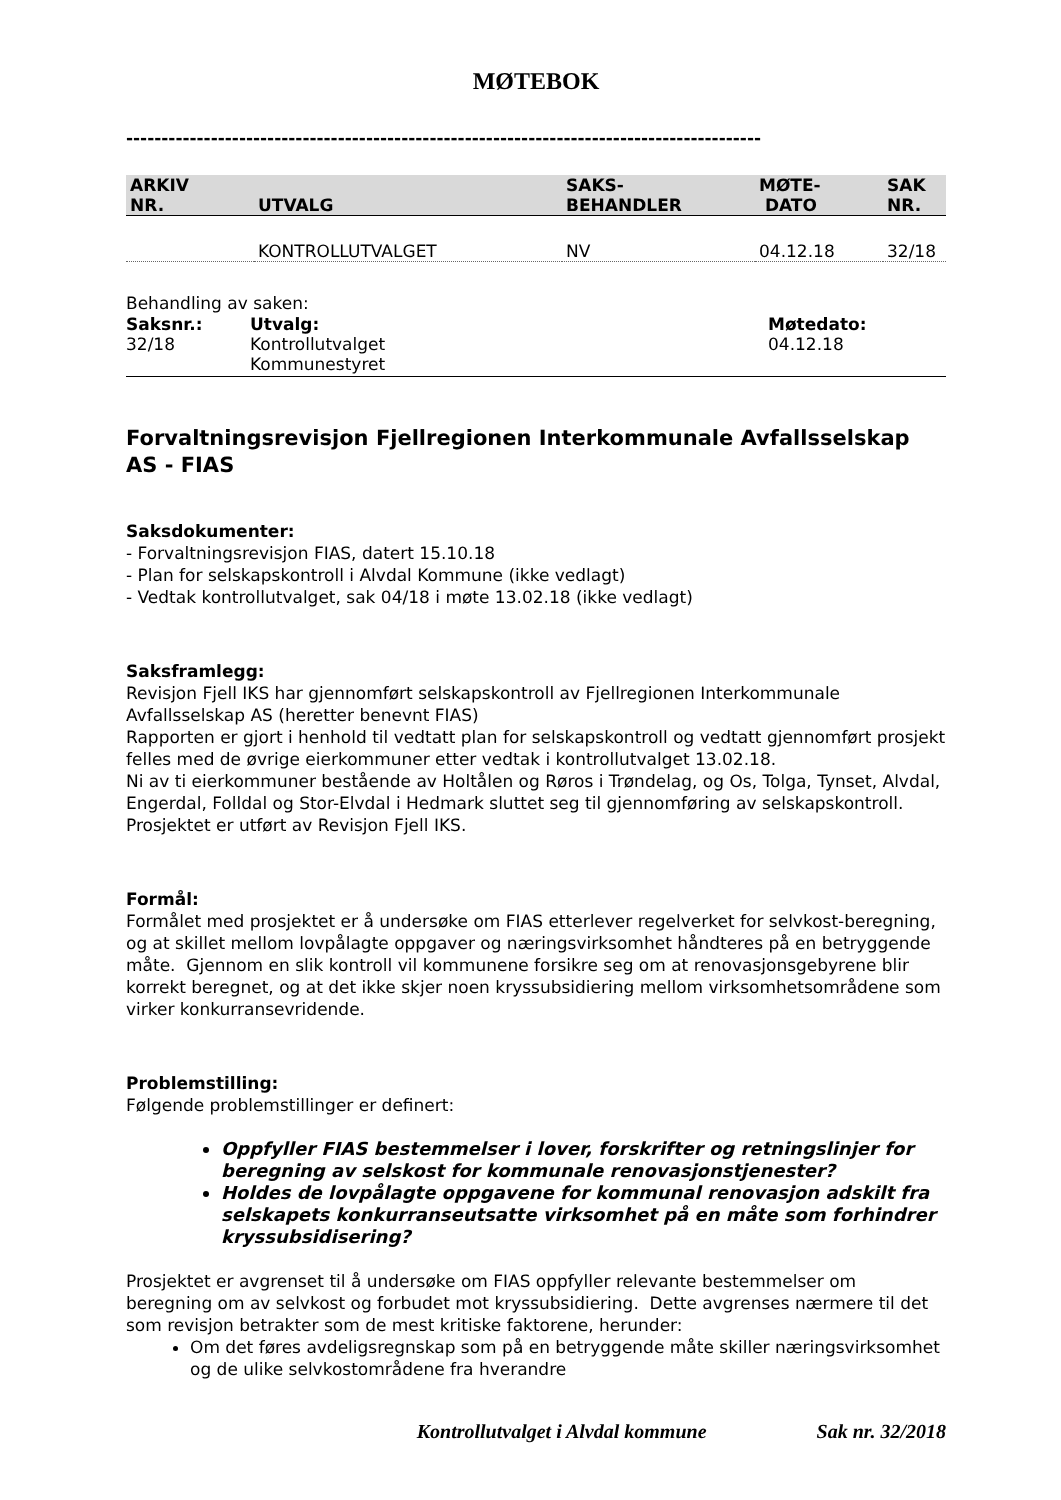MØTEBOK
------------------------------------------------------------------------------------------
| ARKIV NR. | UTVALG | SAKS- BEHANDLER | MØTE- DATO | SAK NR. |
| --- | --- | --- | --- | --- |
| | KONTROLLUTVALGET | NV | 04.12.18 | 32/18 |
Behandling av saken:
| Saksnr.: | Utvalg: | Møtedato: |
| 32/18 | Kontrollutvalget | 04.12.18 |
| | Kommunestyret | |
Forvaltningsrevisjon Fjellregionen Interkommunale Avfallsselskap AS - FIAS
Saksdokumenter:
- Forvaltningsrevisjon FIAS, datert 15.10.18
- Plan for selskapskontroll i Alvdal Kommune (ikke vedlagt)
- Vedtak kontrollutvalget, sak 04/18 i møte 13.02.18 (ikke vedlagt)
Saksframlegg:
Revisjon Fjell IKS har gjennomført selskapskontroll av Fjellregionen Interkommunale Avfallsselskap AS (heretter benevnt FIAS)
Rapporten er gjort i henhold til vedtatt plan for selskapskontroll og vedtatt gjennomført prosjekt felles med de øvrige eierkommuner etter vedtak i kontrollutvalget 13.02.18.
Ni av ti eierkommuner bestående av Holtålen og Røros i Trøndelag, og Os, Tolga, Tynset, Alvdal, Engerdal, Folldal og Stor-Elvdal i Hedmark sluttet seg til gjennomføring av selskapskontroll. Prosjektet er utført av Revisjon Fjell IKS.
Formål:
Formålet med prosjektet er å undersøke om FIAS etterlever regelverket for selvkost-beregning, og at skillet mellom lovpålagte oppgaver og næringsvirksomhet håndteres på en betryggende måte. Gjennom en slik kontroll vil kommunene forsikre seg om at renovasjonsgebyrene blir korrekt beregnet, og at det ikke skjer noen kryssubsidiering mellom virksomhetsområdene som virker konkurransevridende.
Problemstilling:
Følgende problemstillinger er definert:
Oppfyller FIAS bestemmelser i lover, forskrifter og retningslinjer for beregning av selskost for kommunale renovasjonstjenester?
Holdes de lovpålagte oppgavene for kommunal renovasjon adskilt fra selskapets konkurranseutsatte virksomhet på en måte som forhindrer kryssubsidisering?
Prosjektet er avgrenset til å undersøke om FIAS oppfyller relevante bestemmelser om beregning om av selvkost og forbudet mot kryssubsidiering. Dette avgrenses nærmere til det som revisjon betrakter som de mest kritiske faktorene, herunder:
Om det føres avdeligsregnskap som på en betryggende måte skiller næringsvirksomhet og de ulike selvkostområdene fra hverandre
Kontrollutvalget i Alvdal kommune Sak nr. 32/2018